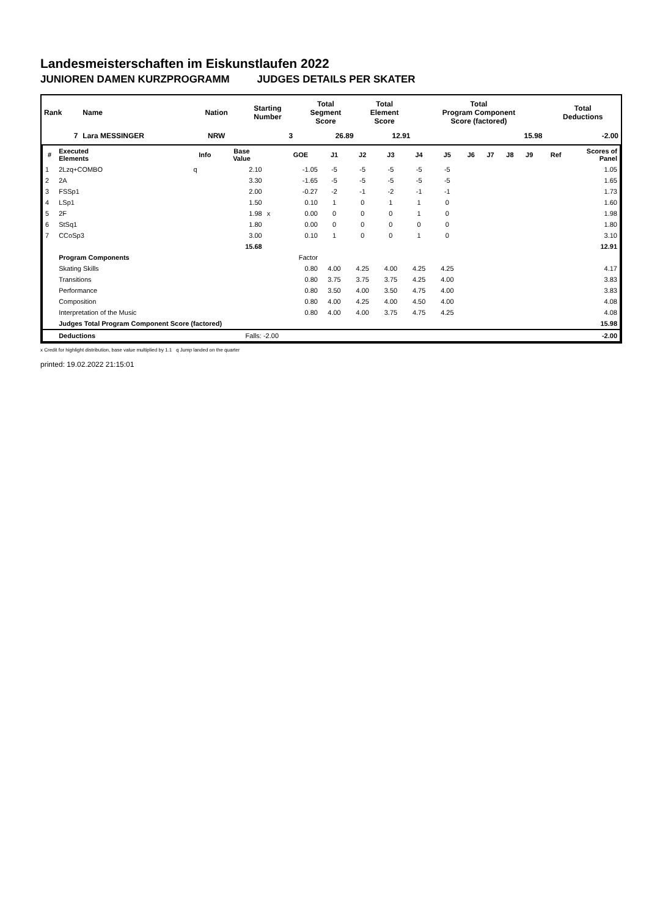Landesmeisterschaften im Eiskunstlaufen 2022
JUNIOREN DAMEN KURZPROGRAMM JUDGES DETAILS PER SKATER
| Rank | Name | Nation | Starting Number | Total Segment Score | Total Element Score | Total Program Component Score (factored) | Total Deductions |
| --- | --- | --- | --- | --- | --- | --- | --- |
| 7 | Lara MESSINGER | NRW | 3 | 26.89 | 12.91 | 15.98 | -2.00 |
| # | Executed Elements | Info | Base Value | | GOE | J1 | J2 | J3 | J4 | J5 | J6 | J7 | J8 | J9 | Ref | Scores of Panel |
| --- | --- | --- | --- | --- | --- | --- | --- | --- | --- | --- | --- | --- | --- | --- | --- | --- |
| 1 | 2Lzq+COMBO | q | 2.10 | | -1.05 | -5 | -5 | -5 | -5 | -5 | | | | | | 1.05 |
| 2 | 2A | | 3.30 | | -1.65 | -5 | -5 | -5 | -5 | -5 | | | | | | 1.65 |
| 3 | FSSp1 | | 2.00 | | -0.27 | -2 | -1 | -2 | -1 | -1 | | | | | | 1.73 |
| 4 | LSp1 | | 1.50 | | 0.10 | 1 | 0 | 1 | 1 | 0 | | | | | | 1.60 |
| 5 | 2F | | 1.98 | x | 0.00 | 0 | 0 | 0 | 1 | 0 | | | | | | 1.98 |
| 6 | StSq1 | | 1.80 | | 0.00 | 0 | 0 | 0 | 0 | 0 | | | | | | 1.80 |
| 7 | CCoSp3 | | 3.00 | | 0.10 | 1 | 0 | 0 | 1 | 0 | | | | | | 3.10 |
| | | | 15.68 | | | | | | | | | | | | | 12.91 |
| | Program Components | | | | Factor | | | | | | | | | | | |
| | Skating Skills | | | | 0.80 | 4.00 | 4.25 | 4.00 | 4.25 | 4.25 | | | | | | 4.17 |
| | Transitions | | | | 0.80 | 3.75 | 3.75 | 3.75 | 4.25 | 4.00 | | | | | | 3.83 |
| | Performance | | | | 0.80 | 3.50 | 4.00 | 3.50 | 4.75 | 4.00 | | | | | | 3.83 |
| | Composition | | | | 0.80 | 4.00 | 4.25 | 4.00 | 4.50 | 4.00 | | | | | | 4.08 |
| | Interpretation of the Music | | | | 0.80 | 4.00 | 4.00 | 3.75 | 4.75 | 4.25 | | | | | | 4.08 |
| | Judges Total Program Component Score (factored) | | | | | | | | | | | | | | | 15.98 |
| | Deductions | | Falls: -2.00 | | | | | | | | | | | | | -2.00 |
x Credit for highlight distribution, base value multiplied by 1.1 q Jump landed on the quarter
printed: 19.02.2022 21:15:01